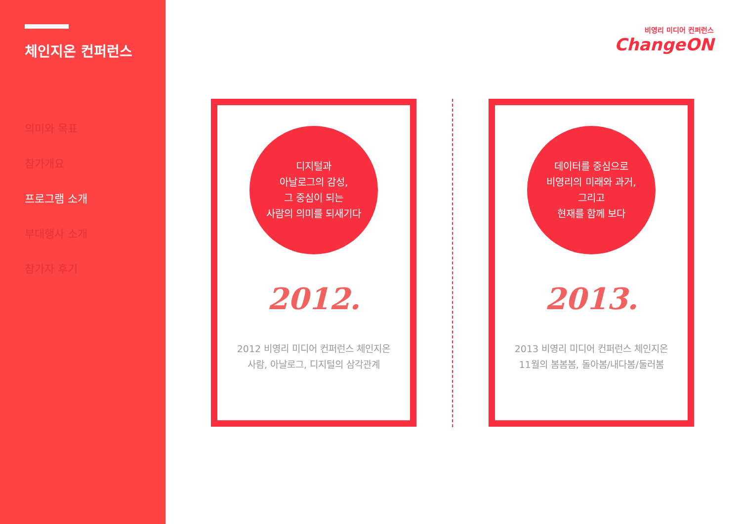체인지온 컨퍼런스
의미와 목표
참가개요
프로그램 소개
부대행사 소개
참가자 후기
비영리 미디어 컨퍼런스
ChangeON
디지털과
아날로그의 감성,
그 중심이 되는
사람의 의미를 되새기다
2012.
2012 비영리 미디어 컨퍼런스 체인지온
사람, 아날로그, 디지털의 삼각관계
데이터를 중심으로
비영리의 미래와 과거,
그리고
현재를 함께 보다
2013.
2013 비영리 미디어 컨퍼런스 체인지온
11월의 봄봄봄, 돌아봄/내다봄/둘러봄